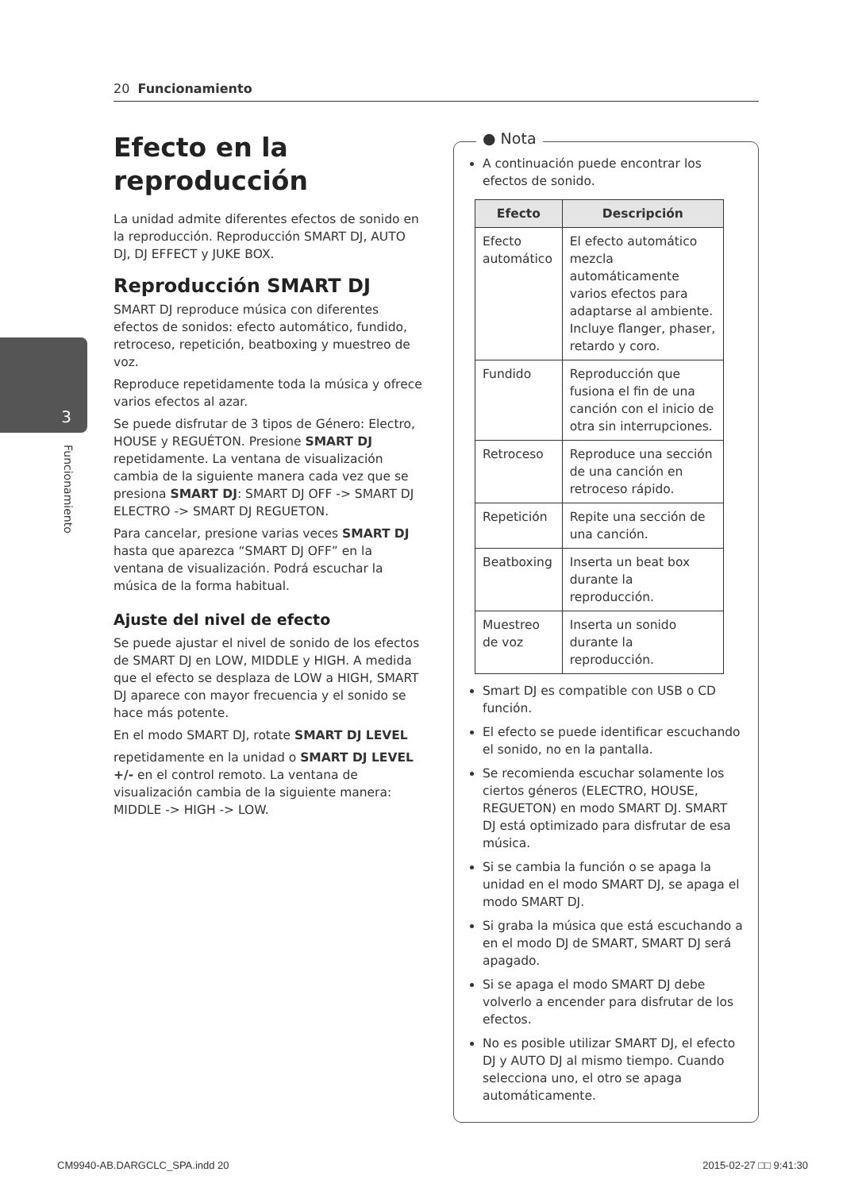20 Funcionamiento
3
Funcionamiento
Efecto en la reproducción
La unidad admite diferentes efectos de sonido en la reproducción. Reproducción SMART DJ, AUTO DJ, DJ EFFECT y JUKE BOX.
Reproducción SMART DJ
SMART DJ reproduce música con diferentes efectos de sonidos: efecto automático, fundido, retroceso, repetición, beatboxing y muestreo de voz.
Reproduce repetidamente toda la música y ofrece varios efectos al azar.
Se puede disfrutar de 3 tipos de Género: Electro, HOUSE y REGUÉTON. Presione SMART DJ repetidamente. La ventana de visualización cambia de la siguiente manera cada vez que se presiona SMART DJ: SMART DJ OFF -> SMART DJ ELECTRO -> SMART DJ REGUETON.
Para cancelar, presione varias veces SMART DJ hasta que aparezca “SMART DJ OFF” en la ventana de visualización. Podrá escuchar la música de la forma habitual.
Ajuste del nivel de efecto
Se puede ajustar el nivel de sonido de los efectos de SMART DJ en LOW, MIDDLE y HIGH. A medida que el efecto se desplaza de LOW a HIGH, SMART DJ aparece con mayor frecuencia y el sonido se hace más potente.
En el modo SMART DJ, rotate SMART DJ LEVEL
repetidamente en la unidad o SMART DJ LEVEL +/- en el control remoto. La ventana de visualización cambia de la siguiente manera: MIDDLE -> HIGH -> LOW.
● Nota
A continuación puede encontrar los efectos de sonido.
| Efecto | Descripción |
| --- | --- |
| Efecto automático | El efecto automático mezcla automáticamente varios efectos para adaptarse al ambiente. Incluye flanger, phaser, retardo y coro. |
| Fundido | Reproducción que fusiona el fin de una canción con el inicio de otra sin interrupciones. |
| Retroceso | Reproduce una sección de una canción en retroceso rápido. |
| Repetición | Repite una sección de una canción. |
| Beatboxing | Inserta un beat box durante la reproducción. |
| Muestreo de voz | Inserta un sonido durante la reproducción. |
Smart DJ es compatible con USB o CD función.
El efecto se puede identificar escuchando el sonido, no en la pantalla.
Se recomienda escuchar solamente los ciertos géneros (ELECTRO, HOUSE, REGUETON) en modo SMART DJ. SMART DJ está optimizado para disfrutar de esa música.
Si se cambia la función o se apaga la unidad en el modo SMART DJ, se apaga el modo SMART DJ.
Si graba la música que está escuchando a en el modo DJ de SMART, SMART DJ será apagado.
Si se apaga el modo SMART DJ debe volverlo a encender para disfrutar de los efectos.
No es posible utilizar SMART DJ, el efecto DJ y AUTO DJ al mismo tiempo. Cuando selecciona uno, el otro se apaga automáticamente.
CM9940-AB.DARGCLC_SPA.indd 20 2015-02-27 □□ 9:41:30